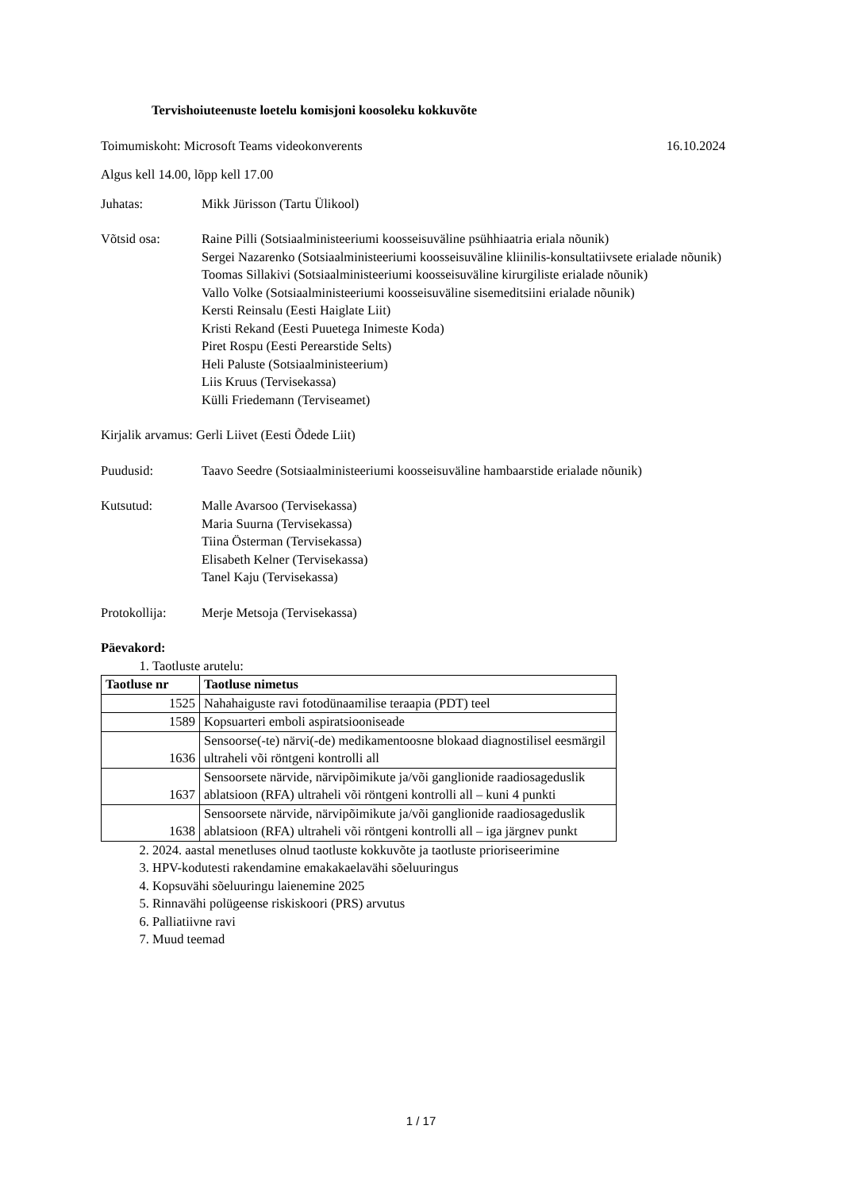Tervishoiuteenuste loetelu komisjoni koosoleku kokkuvõte
Toimumiskoht: Microsoft Teams videokonverents 16.10.2024
Algus kell 14.00, lõpp kell 17.00
Juhatas: Mikk Jürisson (Tartu Ülikool)
Võtsid osa: Raine Pilli (Sotsiaalministeeriumi koosseisuväline psühhiaatria eriala nõunik)
Sergei Nazarenko (Sotsiaalministeeriumi koosseisuväline kliinilis-konsultatiivsete erialade nõunik)
Toomas Sillakivi (Sotsiaalministeeriumi koosseisuväline kirurgiliste erialade nõunik)
Vallo Volke (Sotsiaalministeeriumi koosseisuväline sisemeditsiini erialade nõunik)
Kersti Reinsalu (Eesti Haiglate Liit)
Kristi Rekand (Eesti Puuetega Inimeste Koda)
Piret Rospu (Eesti Perearstide Selts)
Heli Paluste (Sotsiaalministeerium)
Liis Kruus (Tervisekassa)
Külli Friedemann (Terviseamet)
Kirjalik arvamus: Gerli Liivet (Eesti Õdede Liit)
Puudusid: Taavo Seedre (Sotsiaalministeeriumi koosseisuväline hambaarstide erialade nõunik)
Kutsutud: Malle Avarsoo (Tervisekassa)
Maria Suurna (Tervisekassa)
Tiina Österman (Tervisekassa)
Elisabeth Kelner (Tervisekassa)
Tanel Kaju (Tervisekassa)
Protokollija:
Merje Metsoja (Tervisekassa)
Päevakord:
1. Taotluste arutelu:
| Taotluse nr | Taotluse nimetus |
| --- | --- |
| 1525 | Nahahaiguste ravi fotodünaamilise teraapia (PDT) teel |
| 1589 | Kopsuarteri emboli aspiratsiooniseade |
| 1636 | Sensoorse(-te) närvi(-de) medikamentoosne blokaad diagnostilisel eesmärgil ultraheli või röntgeni kontrolli all |
| 1637 | Sensoorsete närvide, närvipõimikute ja/või ganglionide raadiosageduslik ablatsioon (RFA) ultraheli või röntgeni kontrolli all – kuni 4 punkti |
| 1638 | Sensoorsete närvide, närvipõimikute ja/või ganglionide raadiosageduslik ablatsioon (RFA) ultraheli või röntgeni kontrolli all – iga järgnev punkt |
2. 2024. aastal menetluses olnud taotluste kokkuvõte ja taotluste prioriseerimine
3. HPV-kodutesti rakendamine emakakaelavähi sõeluuringus
4. Kopsuvähi sõeluuringu laienemine 2025
5. Rinnavähi polügeense riskiskoori (PRS) arvutus
6. Palliatiivne ravi
7. Muud teemad
1 / 17